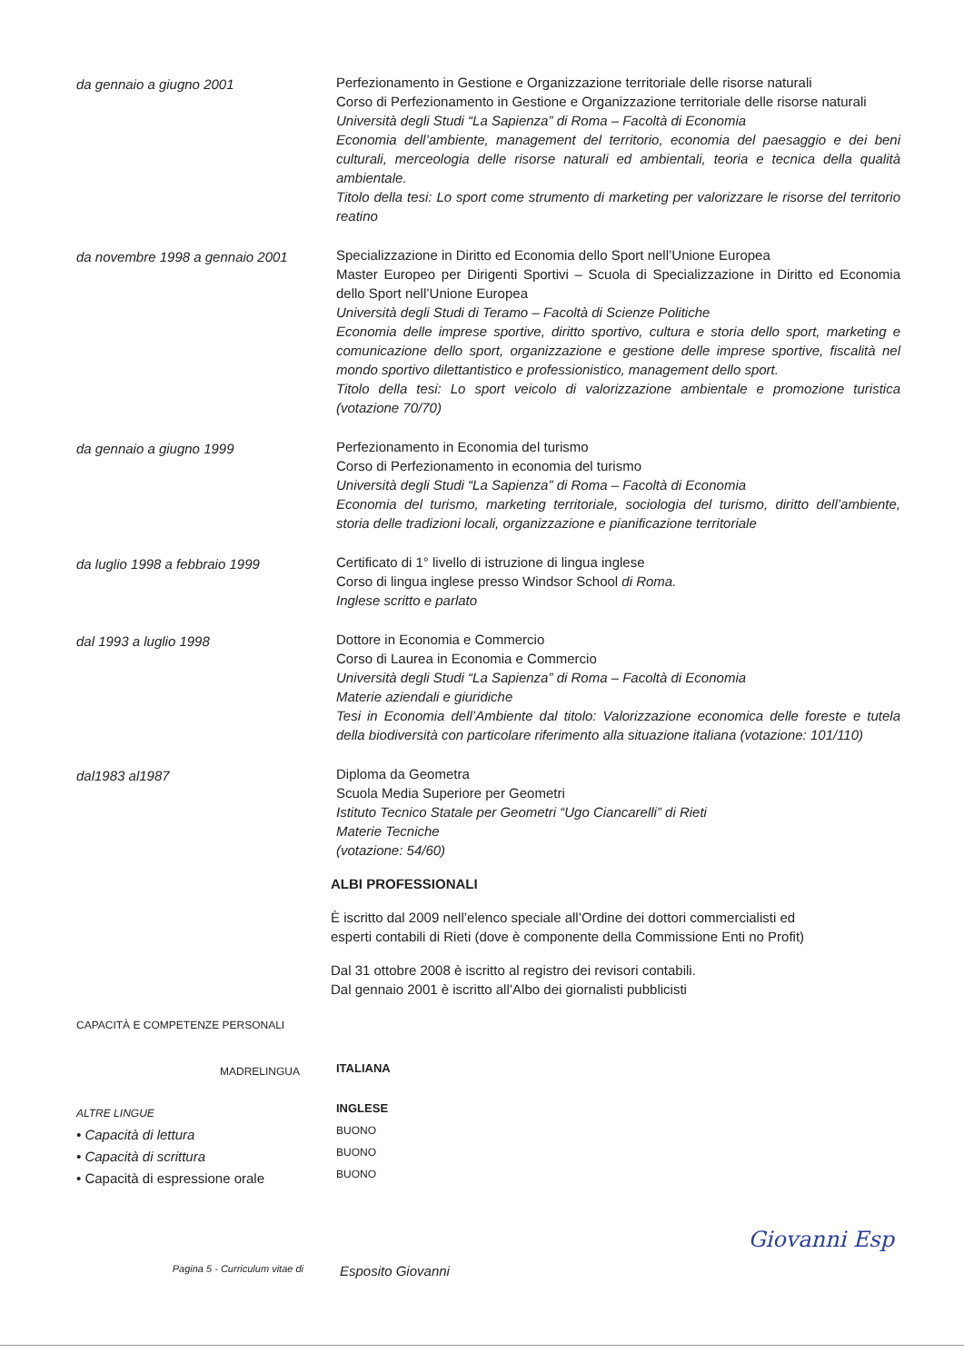da gennaio a giugno 2001
Perfezionamento in Gestione e Organizzazione territoriale delle risorse naturali
Corso di Perfezionamento in Gestione e Organizzazione territoriale delle risorse naturali
Università degli Studi “La Sapienza” di Roma – Facoltà di Economia
Economia dell’ambiente, management del territorio, economia del paesaggio e dei beni culturali, merceologia delle risorse naturali ed ambientali, teoria e tecnica della qualità ambientale.
Titolo della tesi: Lo sport come strumento di marketing per valorizzare le risorse del territorio reatino
da novembre 1998 a gennaio 2001
Specializzazione in Diritto ed Economia dello Sport nell’Unione Europea
Master Europeo per Dirigenti Sportivi – Scuola di Specializzazione in Diritto ed Economia dello Sport nell’Unione Europea
Università degli Studi di Teramo – Facoltà di Scienze Politiche
Economia delle imprese sportive, diritto sportivo, cultura e storia dello sport, marketing e comunicazione dello sport, organizzazione e gestione delle imprese sportive, fiscalità nel mondo sportivo dilettantistico e professionistico, management dello sport.
Titolo della tesi: Lo sport veicolo di valorizzazione ambientale e promozione turistica (votazione 70/70)
da gennaio a giugno 1999
Perfezionamento in Economia del turismo
Corso di Perfezionamento in economia del turismo
Università degli Studi “La Sapienza” di Roma – Facoltà di Economia
Economia del turismo, marketing territoriale, sociologia del turismo, diritto dell’ambiente, storia delle tradizioni locali, organizzazione e pianificazione territoriale
da luglio 1998 a febbraio 1999
Certificato di 1° livello di istruzione di lingua inglese
Corso di lingua inglese presso Windsor School di Roma.
Inglese scritto e parlato
dal 1993 a luglio 1998
Dottore in Economia e Commercio
Corso di Laurea in Economia e Commercio
Università degli Studi “La Sapienza” di Roma – Facoltà di Economia
Materie aziendali e giuridiche
Tesi in Economia dell’Ambiente dal titolo: Valorizzazione economica delle foreste e tutela della biodiversità con particolare riferimento alla situazione italiana (votazione: 101/110)
dal1983 al1987
Diploma da Geometra
Scuola Media Superiore per Geometri
Istituto Tecnico Statale per Geometri “Ugo Ciancarelli” di Rieti
Materie Tecniche
(votazione: 54/60)
ALBI PROFESSIONALI
È iscritto dal 2009 nell’elenco speciale all’Ordine dei dottori commercialisti ed
esperti contabili di Rieti (dove è componente della Commissione Enti no Profit)
Dal 31 ottobre 2008 è iscritto al registro dei revisori contabili.
Dal gennaio 2001 è iscritto all’Albo dei giornalisti pubblicisti
CAPACITÀ E COMPETENZE PERSONALI
MADRELINGUA
ITALIANA
ALTRE LINGUE
• Capacità di lettura
• Capacità di scrittura
• Capacità di espressione orale
INGLESE
BUONO
BUONO
BUONO
Pagina 5 - Curriculum vitae di
Esposito Giovanni
Giovanni Esp